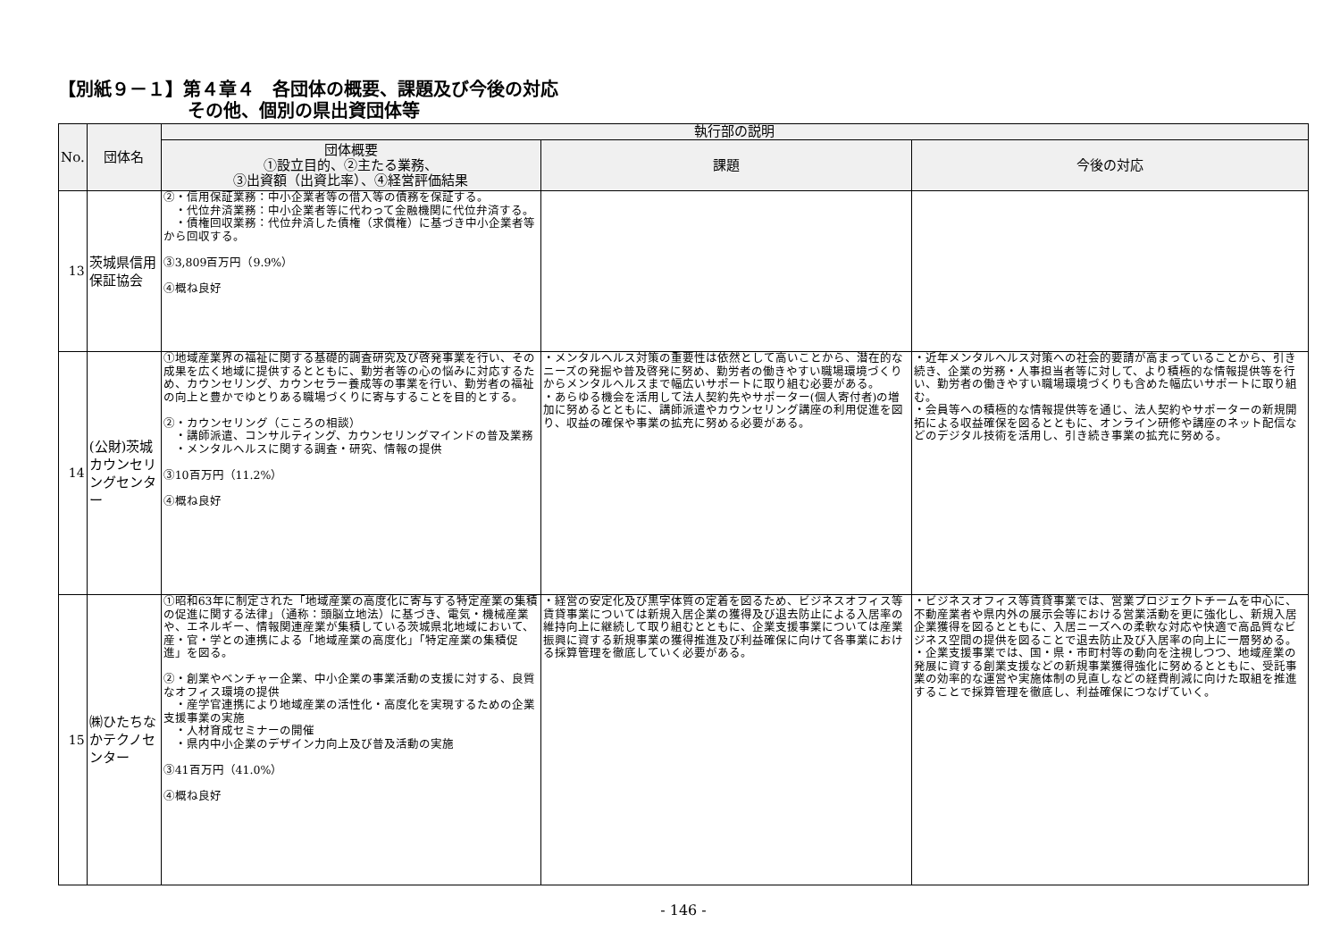【別紙９－１】第４章４　各団体の概要、課題及び今後の対応
その他、個別の県出資団体等
| No. | 団体名 | 執行部の説明 | | |
| --- | --- | --- | --- | --- |
| | | 団体概要 ①設立目的、②主たる業務、 ③出資額（出資比率）、④経営評価結果 | 課題 | 今後の対応 |
| 13 | 茨城県信用保証協会 | ②・信用保証業務：中小企業者等の借入等の債務を保証する。 ・代位弁済業務：中小企業者等に代わって金融機関に代位弁済する。 ・債権回収業務：代位弁済した債権（求償権）に基づき中小企業者等から回収する。 ③3,809百万円（9.9%） ④概ね良好 | | |
| 14 | (公財)茨城カウンセリングセンター | ①地域産業界の福祉に関する基礎的調査研究及び啓発事業を行い、その成果を広く地域に提供するとともに、勤労者等の心の悩みに対応するため、カウンセリング、カウンセラー養成等の事業を行い、勤労者の福祉の向上と豊かでゆとりある職場づくりに寄与することを目的とする。 ②・カウンセリング（こころの相談） ・講師派遣、コンサルティング、カウンセリングマインドの普及業務 ・メンタルヘルスに関する調査・研究、情報の提供 ③10百万円（11.2%） ④概ね良好 | ・メンタルヘルス対策の重要性は依然として高いことから、潜在的なニーズの発掘や普及啓発に努め、勤労者の働きやすい職場環境づくりからメンタルヘルスまで幅広いサポートに取り組む必要がある。 ・あらゆる機会を活用して法人契約先やサポーター(個人寄付者)の増加に努めるとともに、講師派遣やカウンセリング講座の利用促進を図り、収益の確保や事業の拡充に努める必要がある。 | ・近年メンタルヘルス対策への社会的要請が高まっていることから、引き続き、企業の労務・人事担当者等に対して、より積極的な情報提供等を行い、勤労者の働きやすい職場環境づくりも含めた幅広いサポートに取り組む。 ・会員等への積極的な情報提供等を通じ、法人契約やサポーターの新規開拓による収益確保を図るとともに、オンライン研修や講座のネット配信などのデジタル技術を活用し、引き続き事業の拡充に努める。 |
| 15 | ㈱ひたちなかテクノセンター | ①昭和63年に制定された「地域産業の高度化に寄与する特定産業の集積の促進に関する法律」（通称：頭脳立地法）に基づき、電気・機械産業や、エネルギー、情報関連産業が集積している茨城県北地域において、産・官・学との連携による「地域産業の高度化」「特定産業の集積促進」を図る。 ②・創業やベンチャー企業、中小企業の事業活動の支援に対する、良質なオフィス環境の提供 ・産学官連携により地域産業の活性化・高度化を実現するための企業支援事業の実施 ・人材育成セミナーの開催 ・県内中小企業のデザイン力向上及び普及活動の実施 ③41百万円（41.0%） ④概ね良好 | ・経営の安定化及び黒字体質の定着を図るため、ビジネスオフィス等賃貸事業については新規入居企業の獲得及び退去防止による入居率の維持向上に継続して取り組むとともに、企業支援事業については産業振興に資する新規事業の獲得推進及び利益確保に向けて各事業における採算管理を徹底していく必要がある。 | ・ビジネスオフィス等賃貸事業では、営業プロジェクトチームを中心に、不動産業者や県内外の展示会等における営業活動を更に強化し、新規入居企業獲得を図るとともに、入居ニーズへの柔軟な対応や快適で高品質なビジネス空間の提供を図ることで退去防止及び入居率の向上に一層努める。 ・企業支援事業では、国・県・市町村等の動向を注視しつつ、地域産業の発展に資する創業支援などの新規事業獲得強化に努めるとともに、受託事業の効率的な運営や実施体制の見直しなどの経費削減に向けた取組を推進することで採算管理を徹底し、利益確保につなげていく。 |
- 146 -